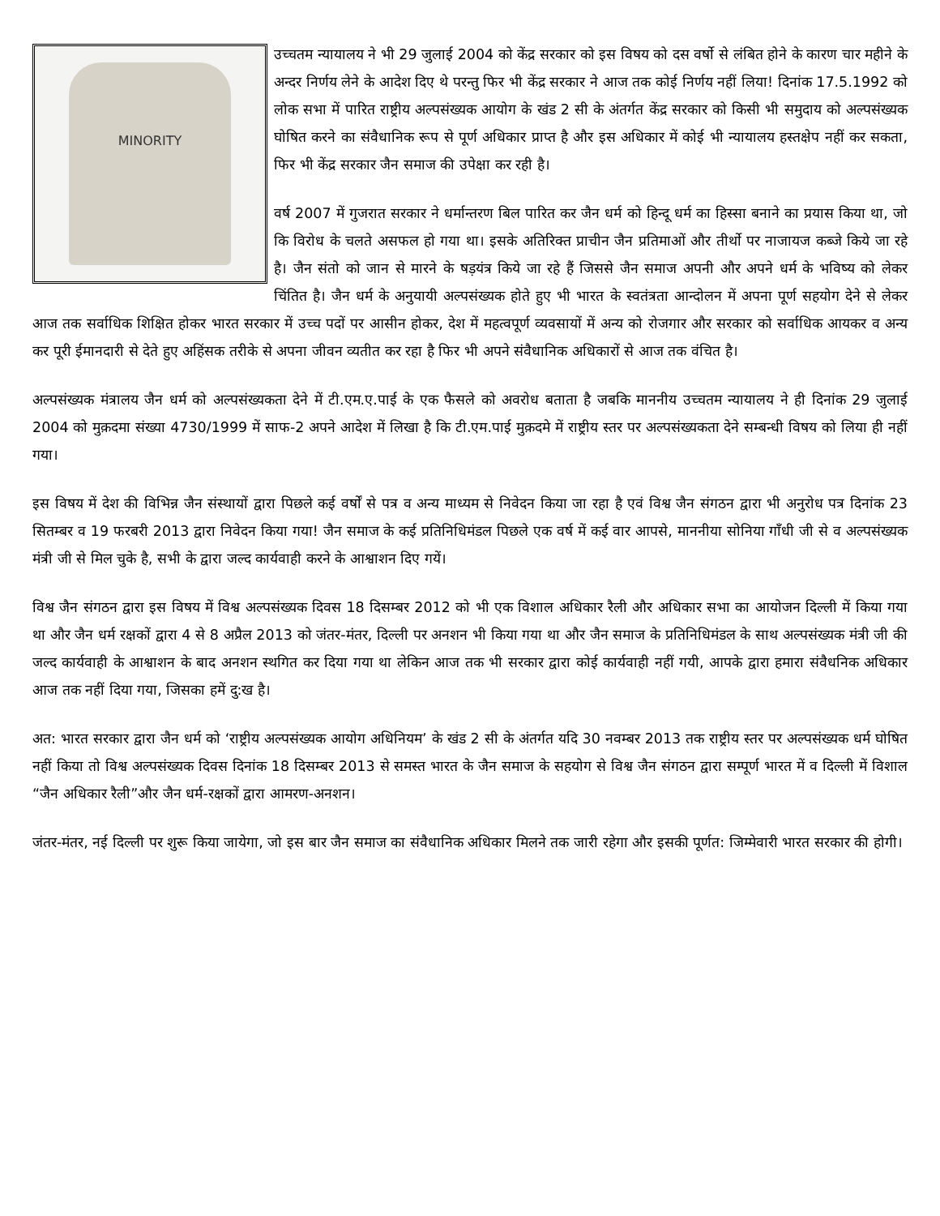MINORITY
उच्चतम न्यायालय ने भी 29 जुलाई 2004 को केंद्र सरकार को इस विषय को दस वर्षो से लंबित होने के कारण चार महीने के अन्दर निर्णय लेने के आदेश दिए थे परन्तु फिर भी केंद्र सरकार ने आज तक कोई निर्णय नहीं लिया! दिनांक 17.5.1992 को लोक सभा में पारित राष्ट्रीय अल्पसंख्यक आयोग के खंड 2 सी के अंतर्गत केंद्र सरकार को किसी भी समुदाय को अल्पसंख्यक घोषित करने का संवैधानिक रूप से पूर्ण अधिकार प्राप्त है और इस अधिकार में कोई भी न्यायालय हस्तक्षेप नहीं कर सकता, फिर भी केंद्र सरकार जैन समाज की उपेक्षा कर रही है।
वर्ष 2007 में गुजरात सरकार ने धर्मान्तरण बिल पारित कर जैन धर्म को हिन्दू धर्म का हिस्सा बनाने का प्रयास किया था, जो कि विरोध के चलते असफल हो गया था। इसके अतिरिक्त प्राचीन जैन प्रतिमाओं और तीर्थो पर नाजायज कब्जे किये जा रहे है। जैन संतो को जान से मारने के षड़यंत्र किये जा रहे हैं जिससे जैन समाज अपनी और अपने धर्म के भविष्य को लेकर चिंतित है। जैन धर्म के अनुयायी अल्पसंख्यक होते हुए भी भारत के स्वतंत्रता आन्दोलन में अपना पूर्ण सहयोग देने से लेकर आज तक सर्वाधिक शिक्षित होकर भारत सरकार में उच्च पदों पर आसीन होकर, देश में महत्वपूर्ण व्यवसायों में अन्य को रोजगार और सरकार को सर्वाधिक आयकर व अन्य कर पूरी ईमानदारी से देते हुए अहिंसक तरीके से अपना जीवन व्यतीत कर रहा है फिर भी अपने संवैधानिक अधिकारों से आज तक वंचित है।
अल्पसंख्यक मंत्रालय जैन धर्म को अल्पसंख्यकता देने में टी.एम.ए.पाई के एक फैसले को अवरोध बताता है जबकि माननीय उच्चतम न्यायालय ने ही दिनांक 29 जुलाई 2004 को मुक़दमा संख्या 4730/1999 में साफ-2 अपने आदेश में लिखा है कि टी.एम.पाई मुक़दमे में राष्ट्रीय स्तर पर अल्पसंख्यकता देने सम्बन्धी विषय को लिया ही नहीं गया।
इस विषय में देश की विभिन्न जैन संस्थायों द्वारा पिछले कई वर्षों से पत्र व अन्य माध्यम से निवेदन किया जा रहा है एवं विश्व जैन संगठन द्वारा भी अनुरोध पत्र दिनांक 23 सितम्बर व 19 फरबरी 2013 द्वारा निवेदन किया गया! जैन समाज के कई प्रतिनिधिमंडल पिछले एक वर्ष में कई वार आपसे, माननीया सोनिया गाँधी जी से व अल्पसंख्यक मंत्री जी से मिल चुके है, सभी के द्वारा जल्द कार्यवाही करने के आश्वाशन दिए गयें।
विश्व जैन संगठन द्वारा इस विषय में विश्व अल्पसंख्यक दिवस 18 दिसम्बर 2012 को भी एक विशाल अधिकार रैली और अधिकार सभा का आयोजन दिल्ली में किया गया था और जैन धर्म रक्षकों द्वारा 4 से 8 अप्रैल 2013 को जंतर-मंतर, दिल्ली पर अनशन भी किया गया था और जैन समाज के प्रतिनिधिमंडल के साथ अल्पसंख्यक मंत्री जी की जल्द कार्यवाही के आश्वाशन के बाद अनशन स्थगित कर दिया गया था लेकिन आज तक भी सरकार द्वारा कोई कार्यवाही नहीं गयी, आपके द्वारा हमारा संवैधनिक अधिकार आज तक नहीं दिया गया, जिसका हमें दु:ख है।
अत: भारत सरकार द्वारा जैन धर्म को ‘राष्ट्रीय अल्पसंख्यक आयोग अधिनियम’ के खंड 2 सी के अंतर्गत यदि 30 नवम्बर 2013 तक राष्ट्रीय स्तर पर अल्पसंख्यक धर्म घोषित नहीं किया तो विश्व अल्पसंख्यक दिवस दिनांक 18 दिसम्बर 2013 से समस्त भारत के जैन समाज के सहयोग से विश्व जैन संगठन द्वारा सम्पूर्ण भारत में व दिल्ली में विशाल “जैन अधिकार रैली”और जैन धर्म-रक्षकों द्वारा आमरण-अनशन।
जंतर-मंतर, नई दिल्ली पर शुरू किया जायेगा, जो इस बार जैन समाज का संवैधानिक अधिकार मिलने तक जारी रहेगा और इसकी पूर्णत: जिम्मेवारी भारत सरकार की होगी।